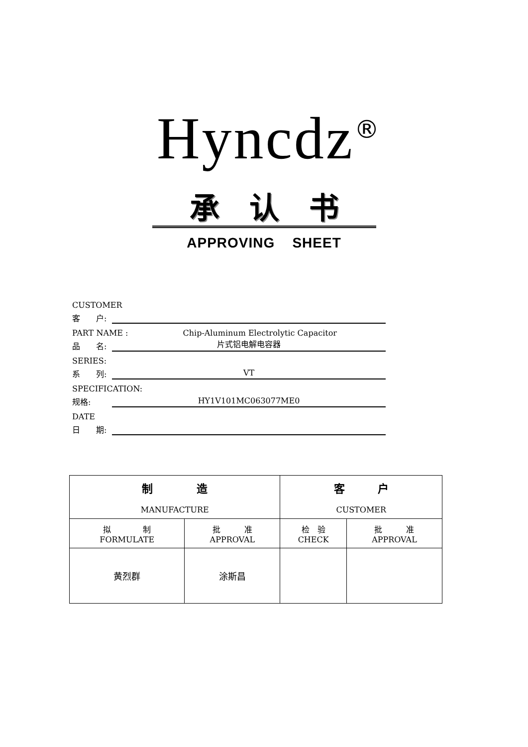Hyncdz<sup>®</sup>
承认书
APPROVING SHEET
CUSTOMER
客　　户:
PART NAME : Chip-Aluminum Electrolytic Capacitor
品　　名: 片式铝电解电容器
SERIES:
系　　列: VT
SPECIFICATION:
规格: HY1V101MC063077ME0
DATE
日　　期:
| 制 造 MANUFACTURE | | 客 户 CUSTOMER | |
| --- | --- | --- | --- |
| 拟 制 FORMULATE | 批 准 APPROVAL | 检 验 CHECK | 批 准 APPROVAL |
| 黄烈群 | 涂斯昌 | | |